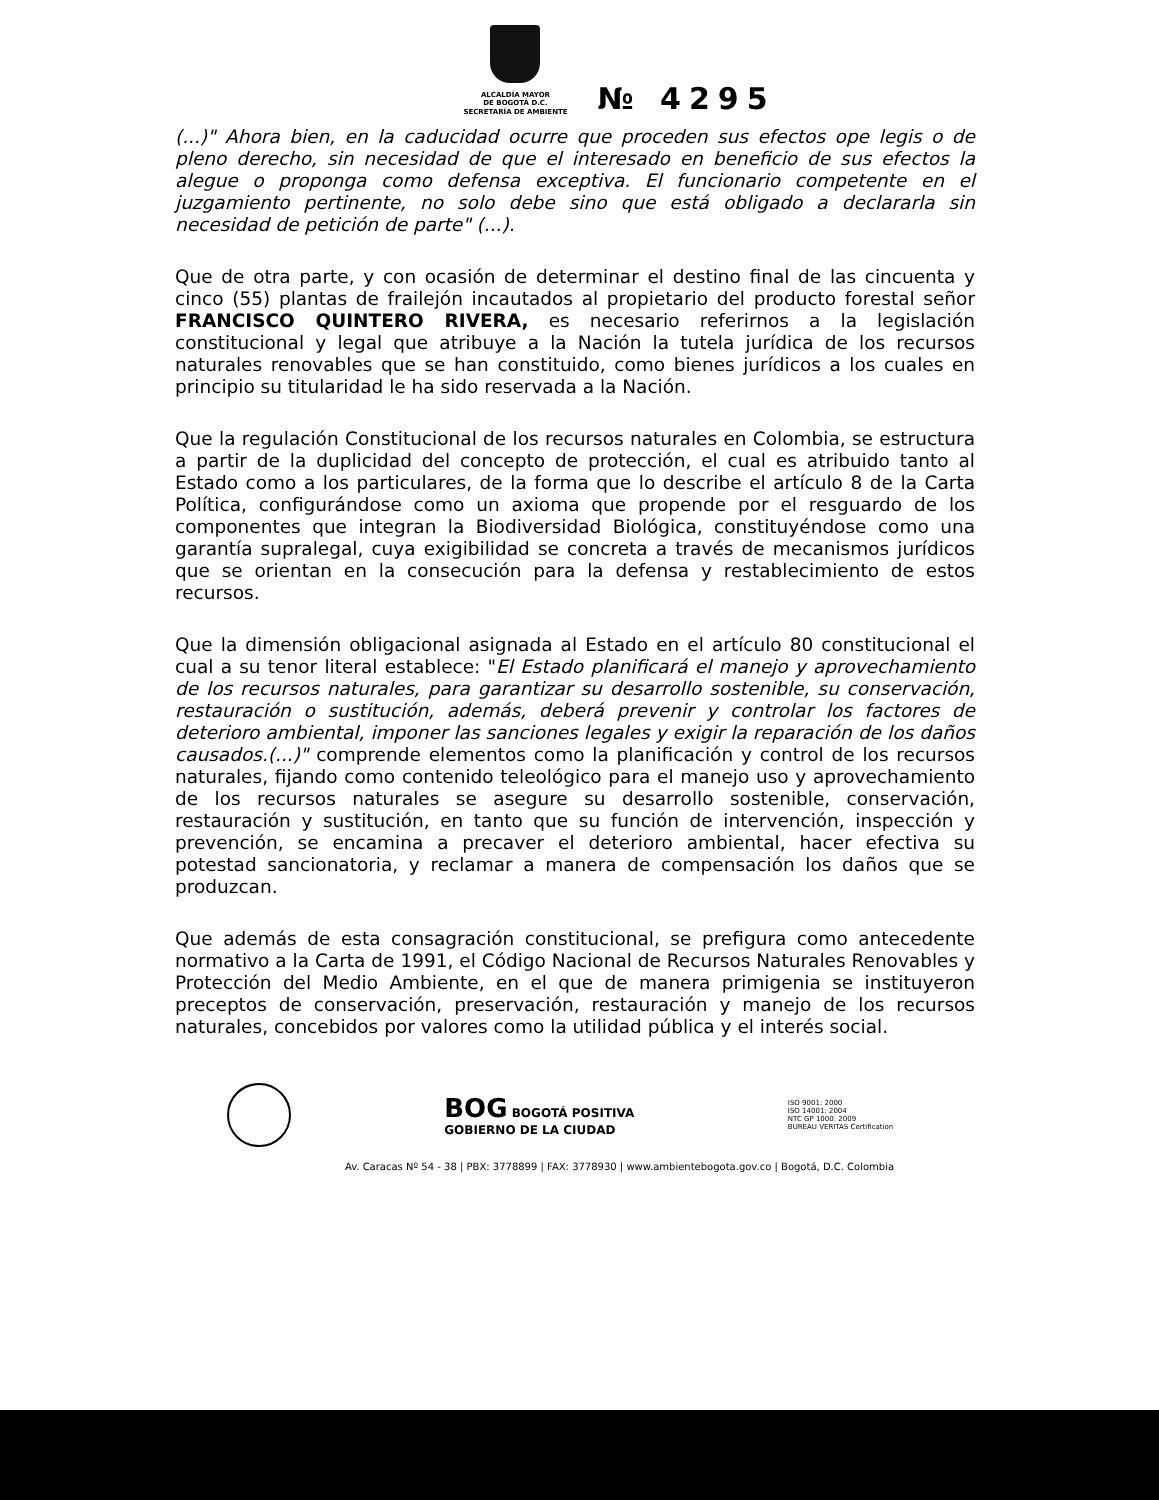ALCALDÍA MAYOR
DE BOGOTÁ D.C.
SECRETARÍA DE AMBIENTE
№ 4295
(...)" Ahora bien, en la caducidad ocurre que proceden sus efectos ope legis o de pleno derecho, sin necesidad de que el interesado en beneficio de sus efectos la alegue o proponga como defensa exceptiva. El funcionario competente en el juzgamiento pertinente, no solo debe sino que está obligado a declararla sin necesidad de petición de parte" (...).
Que de otra parte, y con ocasión de determinar el destino final de las cincuenta y cinco (55) plantas de frailejón incautados al propietario del producto forestal señor FRANCISCO QUINTERO RIVERA, es necesario referirnos a la legislación constitucional y legal que atribuye a la Nación la tutela jurídica de los recursos naturales renovables que se han constituido, como bienes jurídicos a los cuales en principio su titularidad le ha sido reservada a la Nación.
Que la regulación Constitucional de los recursos naturales en Colombia, se estructura a partir de la duplicidad del concepto de protección, el cual es atribuido tanto al Estado como a los particulares, de la forma que lo describe el artículo 8 de la Carta Política, configurándose como un axioma que propende por el resguardo de los componentes que integran la Biodiversidad Biológica, constituyéndose como una garantía supralegal, cuya exigibilidad se concreta a través de mecanismos jurídicos que se orientan en la consecución para la defensa y restablecimiento de estos recursos.
Que la dimensión obligacional asignada al Estado en el artículo 80 constitucional el cual a su tenor literal establece: "El Estado planificará el manejo y aprovechamiento de los recursos naturales, para garantizar su desarrollo sostenible, su conservación, restauración o sustitución, además, deberá prevenir y controlar los factores de deterioro ambiental, imponer las sanciones legales y exigir la reparación de los daños causados.(...)" comprende elementos como la planificación y control de los recursos naturales, fijando como contenido teleológico para el manejo uso y aprovechamiento de los recursos naturales se asegure su desarrollo sostenible, conservación, restauración y sustitución, en tanto que su función de intervención, inspección y prevención, se encamina a precaver el deterioro ambiental, hacer efectiva su potestad sancionatoria, y reclamar a manera de compensación los daños que se produzcan.
Que además de esta consagración constitucional, se prefigura como antecedente normativo a la Carta de 1991, el Código Nacional de Recursos Naturales Renovables y Protección del Medio Ambiente, en el que de manera primigenia se instituyeron preceptos de conservación, preservación, restauración y manejo de los recursos naturales, concebidos por valores como la utilidad pública y el interés social.
BOG BOGOTÁ POSITIVA
GOBIERNO DE LA CIUDAD
ISO 9001: 2000
ISO 14001: 2004
NTC GP 1000: 2009
BUREAU VERITAS Certification
Av. Caracas Nº 54 - 38 | PBX: 3778899 | FAX: 3778930 | www.ambientebogota.gov.co | Bogotá, D.C. Colombia